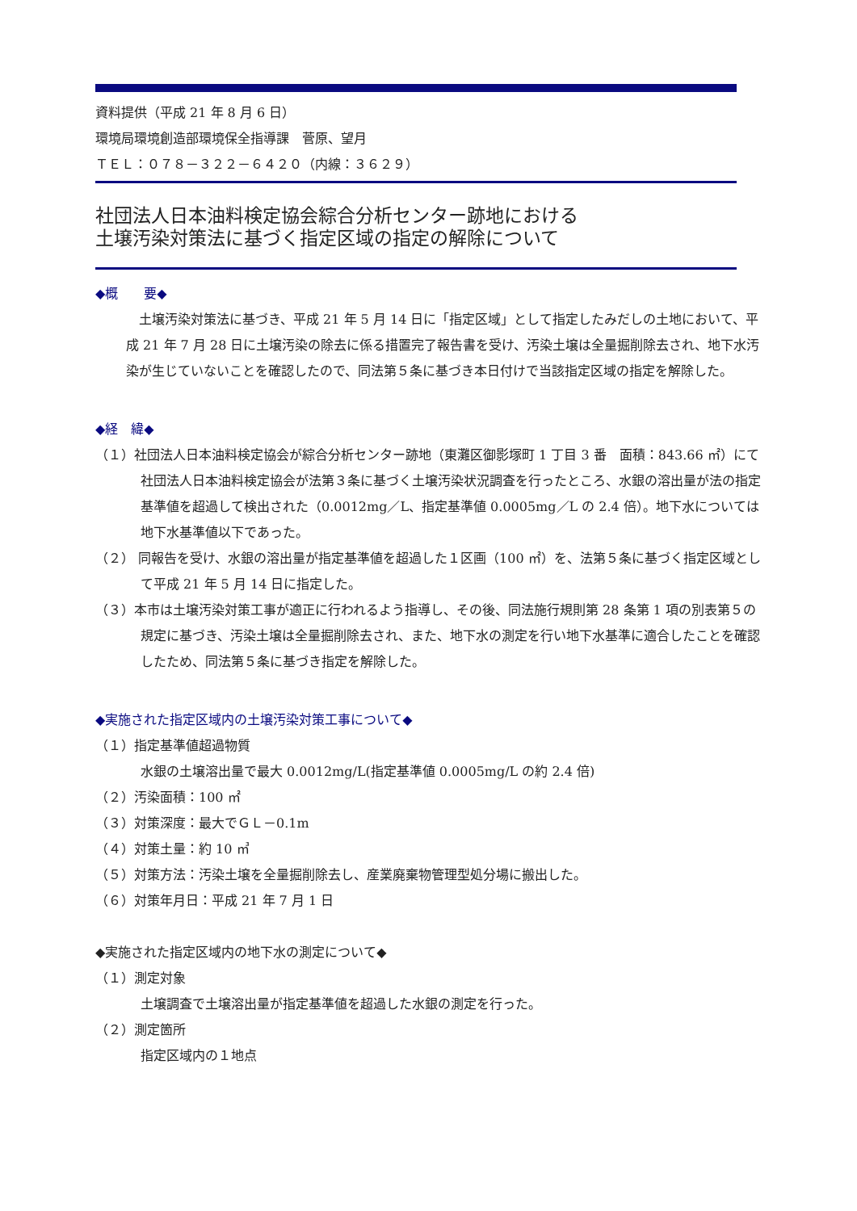資料提供（平成 21 年 8 月 6 日）
環境局環境創造部環境保全指導課　菅原、望月
ＴＥＬ：０７８－３２２－６４２０（内線：３６２９）
社団法人日本油料検定協会綜合分析センター跡地における
土壌汚染対策法に基づく指定区域の指定の解除について
◆概　　要◆
　土壌汚染対策法に基づき、平成 21 年 5 月 14 日に「指定区域」として指定したみだしの土地において、平成 21 年 7 月 28 日に土壌汚染の除去に係る措置完了報告書を受け、汚染土壌は全量掘削除去され、地下水汚染が生じていないことを確認したので、同法第５条に基づき本日付けで当該指定区域の指定を解除した。
◆経　緯◆
（１）社団法人日本油料検定協会が綜合分析センター跡地（東灘区御影塚町 1 丁目 3 番　面積：843.66 ㎡）にて社団法人日本油料検定協会が法第３条に基づく土壌汚染状況調査を行ったところ、水銀の溶出量が法の指定基準値を超過して検出された（0.0012mg／L、指定基準値 0.0005mg／L の 2.4 倍）。地下水については地下水基準値以下であった。
（２） 同報告を受け、水銀の溶出量が指定基準値を超過した１区画（100 ㎡）を、法第５条に基づく指定区域として平成 21 年 5 月 14 日に指定した。
（３）本市は土壌汚染対策工事が適正に行われるよう指導し、その後、同法施行規則第 28 条第 1 項の別表第５の規定に基づき、汚染土壌は全量掘削除去され、また、地下水の測定を行い地下水基準に適合したことを確認したため、同法第５条に基づき指定を解除した。
◆実施された指定区域内の土壌汚染対策工事について◆
（１）指定基準値超過物質
水銀の土壌溶出量で最大 0.0012mg/L(指定基準値 0.0005mg/L の約 2.4 倍)
（２）汚染面積：100 ㎡
（３）対策深度：最大でＧＬ－0.1m
（４）対策土量：約 10 ㎥
（５）対策方法：汚染土壌を全量掘削除去し、産業廃棄物管理型処分場に搬出した。
（６）対策年月日：平成 21 年 7 月 1 日
◆実施された指定区域内の地下水の測定について◆
（１）測定対象
土壌調査で土壌溶出量が指定基準値を超過した水銀の測定を行った。
（２）測定箇所
指定区域内の１地点